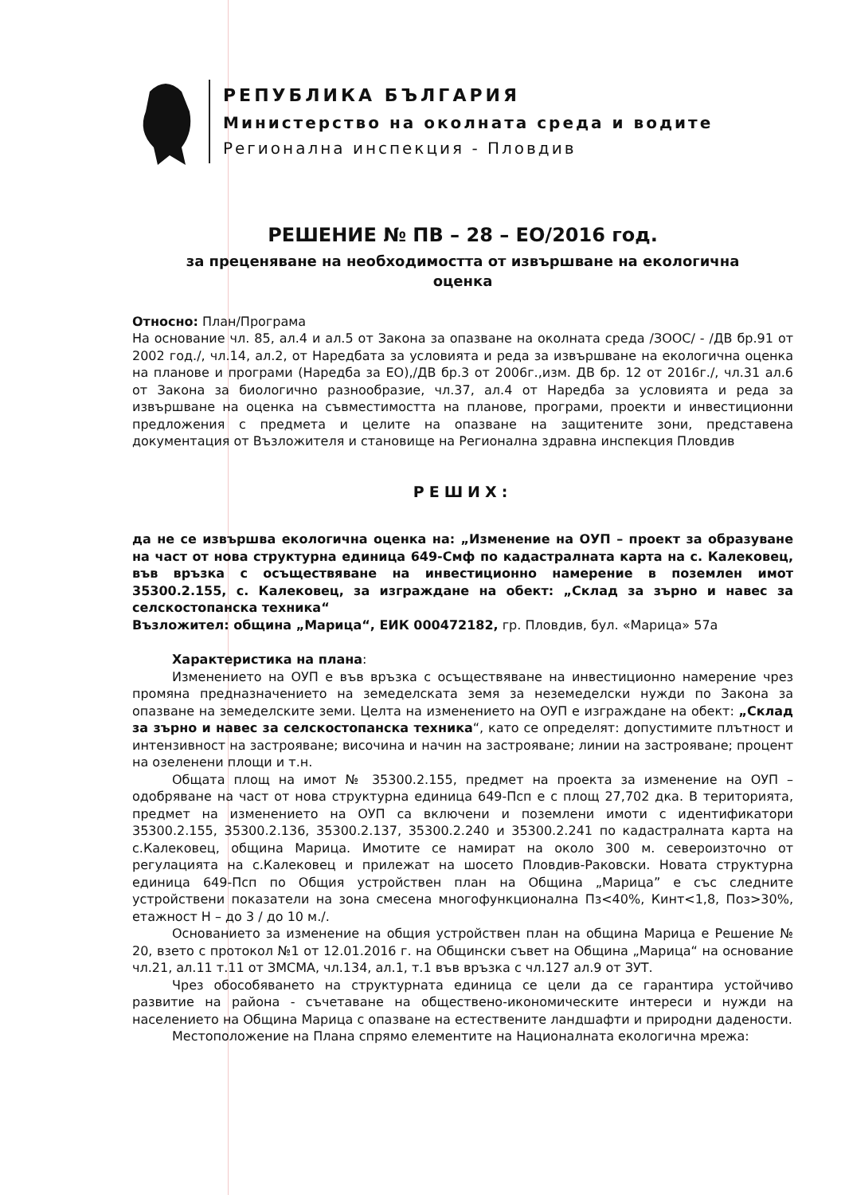РЕПУБЛИКА БЪЛГАРИЯ
Министерство на околната среда и водите
Регионална инспекция - Пловдив
РЕШЕНИЕ № ПВ – 28 – ЕО/2016 год.
за преценяване на необходимостта от извършване на екологична
оценка
Относно: План/Програма
На основание чл. 85, ал.4 и ал.5 от Закона за опазване на околната среда /ЗООС/ - /ДВ бр.91 от 2002 год./, чл.14, ал.2, от Наредбата за условията и реда за извършване на екологична оценка на планове и програми (Наредба за ЕО),/ДВ бр.3 от 2006г.,изм. ДВ бр. 12 от 2016г./, чл.31 ал.6 от Закона за биологично разнообразие, чл.37, ал.4 от Наредба за условията и реда за извършване на оценка на съвместимостта на планове, програми, проекти и инвестиционни предложения с предмета и целите на опазване на защитените зони, представена документация от Възложителя и становище на Регионална здравна инспекция Пловдив
РЕШИХ:
да не се извършва екологична оценка на: „Изменение на ОУП – проект за образуване на част от нова структурна единица 649-Смф по кадастралната карта на с. Калековец, във връзка с осъществяване на инвестиционно намерение в поземлен имот 35300.2.155, с. Калековец, за изграждане на обект: „Склад за зърно и навес за селскостопанска техника“
Възложител: община „Марица“, ЕИК 000472182, гр. Пловдив, бул. «Марица» 57а
Характеристика на плана:
Изменението на ОУП е във връзка с осъществяване на инвестиционно намерение чрез промяна предназначението на земеделската земя за неземеделски нужди по Закона за опазване на земеделските земи. Целта на изменението на ОУП е изграждане на обект: „Склад за зърно и навес за селскостопанска техника“, като се определят: допустимите плътност и интензивност на застрояване; височина и начин на застрояване; линии на застрояване; процент на озеленени площи и т.н.
Общата площ на имот № 35300.2.155, предмет на проекта за изменение на ОУП – одобряване на част от нова структурна единица 649-Псп е с площ 27,702 дка. В територията, предмет на изменението на ОУП са включени и поземлени имоти с идентификатори 35300.2.155, 35300.2.136, 35300.2.137, 35300.2.240 и 35300.2.241 по кадастралната карта на с.Калековец, община Марица. Имотите се намират на около 300 м. североизточно от регулацията на с.Калековец и прилежат на шосето Пловдив-Раковски. Новата структурна единица 649-Псп по Общия устройствен план на Община „Марица” е със следните устройствени показатели на зона смесена многофункционална Пз<40%, Кинт<1,8, Поз>30%, етажност Н – до 3 / до 10 м./.
Основанието за изменение на общия устройствен план на община Марица е Решение № 20, взето с протокол №1 от 12.01.2016 г. на Общински съвет на Община „Марица“ на основание чл.21, ал.11 т.11 от ЗМСМА, чл.134, ал.1, т.1 във връзка с чл.127 ал.9 от ЗУТ.
Чрез обособяването на структурната единица се цели да се гарантира устойчиво развитие на района - съчетаване на обществено-икономическите интереси и нужди на населението на Община Марица с опазване на естествените ландшафти и природни дадености.
Местоположение на Плана спрямо елементите на Националната екологична мрежа: